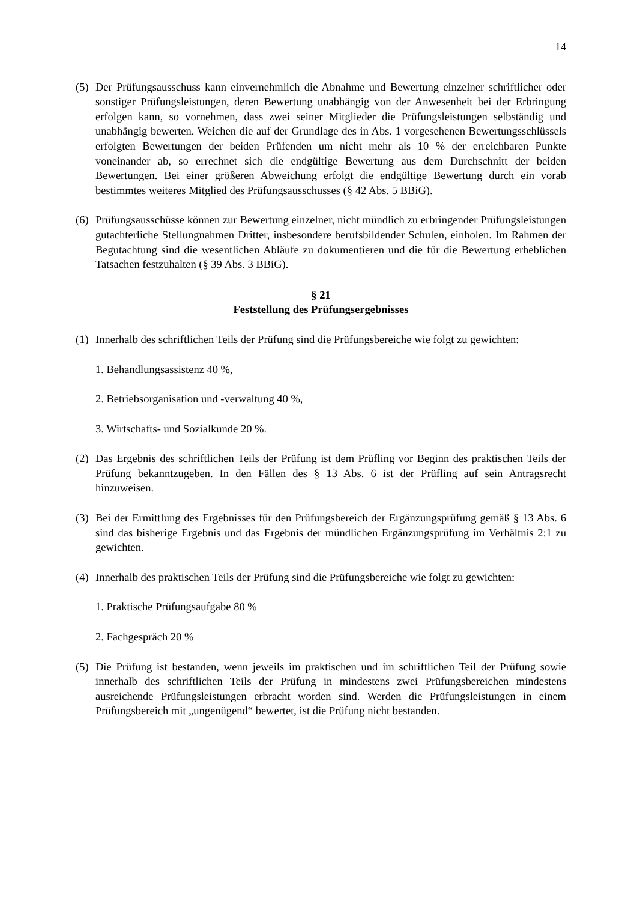14
(5)
Der Prüfungsausschuss kann einvernehmlich die Abnahme und Bewertung einzelner schriftlicher oder sonstiger Prüfungsleistungen, deren Bewertung unabhängig von der Anwesenheit bei der Erbringung erfolgen kann, so vornehmen, dass zwei seiner Mitglieder die Prüfungsleistungen selbständig und unabhängig bewerten. Weichen die auf der Grundlage des in Abs. 1 vorgesehenen Bewertungsschlüssels erfolgten Bewertungen der beiden Prüfenden um nicht mehr als 10 % der erreichbaren Punkte voneinander ab, so errechnet sich die endgültige Bewertung aus dem Durchschnitt der beiden Bewertungen. Bei einer größeren Abweichung erfolgt die endgültige Bewertung durch ein vorab bestimmtes weiteres Mitglied des Prüfungsausschusses (§ 42 Abs. 5 BBiG).
(6)
Prüfungsausschüsse können zur Bewertung einzelner, nicht mündlich zu erbringender Prüfungsleistungen gutachterliche Stellungnahmen Dritter, insbesondere berufsbildender Schulen, einholen. Im Rahmen der Begutachtung sind die wesentlichen Abläufe zu dokumentieren und die für die Bewertung erheblichen Tatsachen festzuhalten (§ 39 Abs. 3 BBiG).
§ 21
Feststellung des Prüfungsergebnisses
(1)
Innerhalb des schriftlichen Teils der Prüfung sind die Prüfungsbereiche wie folgt zu gewichten:
1. Behandlungsassistenz 40 %,
2. Betriebsorganisation und -verwaltung 40 %,
3. Wirtschafts- und Sozialkunde 20 %.
(2)
Das Ergebnis des schriftlichen Teils der Prüfung ist dem Prüfling vor Beginn des praktischen Teils der Prüfung bekanntzugeben. In den Fällen des § 13 Abs. 6 ist der Prüfling auf sein Antragsrecht hinzuweisen.
(3)
Bei der Ermittlung des Ergebnisses für den Prüfungsbereich der Ergänzungsprüfung gemäß § 13 Abs. 6 sind das bisherige Ergebnis und das Ergebnis der mündlichen Ergänzungsprüfung im Verhältnis 2:1 zu gewichten.
(4)
Innerhalb des praktischen Teils der Prüfung sind die Prüfungsbereiche wie folgt zu gewichten:
1. Praktische Prüfungsaufgabe 80 %
2. Fachgespräch 20 %
(5)
Die Prüfung ist bestanden, wenn jeweils im praktischen und im schriftlichen Teil der Prüfung sowie innerhalb des schriftlichen Teils der Prüfung in mindestens zwei Prüfungsbereichen mindestens ausreichende Prüfungsleistungen erbracht worden sind. Werden die Prüfungsleistungen in einem Prüfungsbereich mit „ungenügend“ bewertet, ist die Prüfung nicht bestanden.